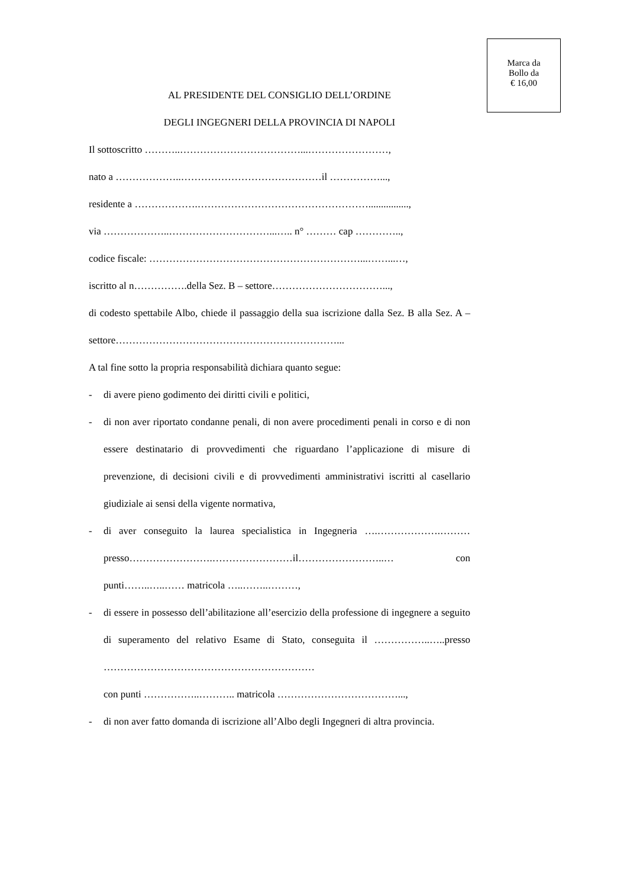Marca da
Bollo da
€ 16,00
AL PRESIDENTE DEL CONSIGLIO DELL’ORDINE
DEGLI INGEGNERI DELLA PROVINCIA DI NAPOLI
Il sottoscritto ………..………………………………...……………………,
nato a ………………..……………………………………il ……………...,
residente a ……………….……………………………………………................,
via ………………..…………………………...….. n° ……… cap …………..,
codice fiscale: ………………………………………………………...……...…,
iscritto al n…………….della Sez. B – settore……………………………...,
di codesto spettabile Albo, chiede il passaggio della sua iscrizione dalla Sez. B alla Sez. A – settore…………………………………………………………...
A tal fine sotto la propria responsabilità dichiara quanto segue:
- di avere pieno godimento dei diritti civili e politici,
- di non aver riportato condanne penali, di non avere procedimenti penali in corso e di non essere destinatario di provvedimenti che riguardano l’applicazione di misure di prevenzione, di decisioni civili e di provvedimenti amministrativi iscritti al casellario giudiziale ai sensi della vigente normativa,
- di aver conseguito la laurea specialistica in Ingegneria ….……………….……… presso…………………….……………………il……………………..… con punti……..…..…… matricola …..……..………,
- di essere in possesso dell’abilitazione all’esercizio della professione di ingegnere a seguito di superamento del relativo Esame di Stato, conseguita il ……………..…..presso ………………………………………………………
con punti ……………..……….. matricola ………………………………...,
- di non aver fatto domanda di iscrizione all’Albo degli Ingegneri di altra provincia.